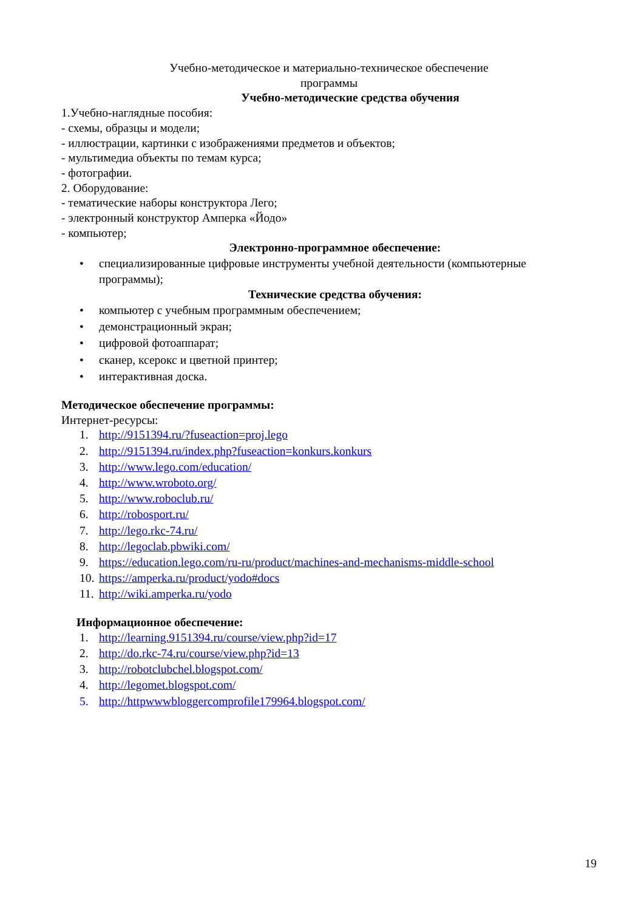Учебно-методическое и материально-техническое обеспечение
программы
Учебно-методические средства обучения
1.Учебно-наглядные пособия:
- схемы, образцы и модели;
- иллюстрации, картинки с изображениями предметов и объектов;
- мультимедиа объекты по темам курса;
- фотографии.
2. Оборудование:
- тематические наборы конструктора Лего;
- электронный конструктор Амперка «Йодо»
- компьютер;
Электронно-программное обеспечение:
• специализированные цифровые инструменты учебной деятельности (компьютерные
программы);
Технические средства обучения:
• компьютер с учебным программным обеспечением;
• демонстрационный экран;
• цифровой фотоаппарат;
• сканер, ксерокс и цветной принтер;
• интерактивная доска.
Методическое обеспечение программы:
Интернет-ресурсы:
1. http://9151394.ru/?fuseaction=proj.lego
2. http://9151394.ru/index.php?fuseaction=konkurs.konkurs
3. http://www.lego.com/education/
4. http://www.wroboto.org/
5. http://www.roboclub.ru/
6. http://robosport.ru/
7. http://lego.rkc-74.ru/
8. http://legoclab.pbwiki.com/
9. https://education.lego.com/ru-ru/product/machines-and-mechanisms-middle-school
10. https://amperka.ru/product/yodo#docs
11. http://wiki.amperka.ru/yodo
Информационное обеспечение:
1. http://learning.9151394.ru/course/view.php?id=17
2. http://do.rkc-74.ru/course/view.php?id=13
3. http://robotclubchel.blogspot.com/
4. http://legomet.blogspot.com/
5. http://httpwwwbloggercomprofile179964.blogspot.com/
19